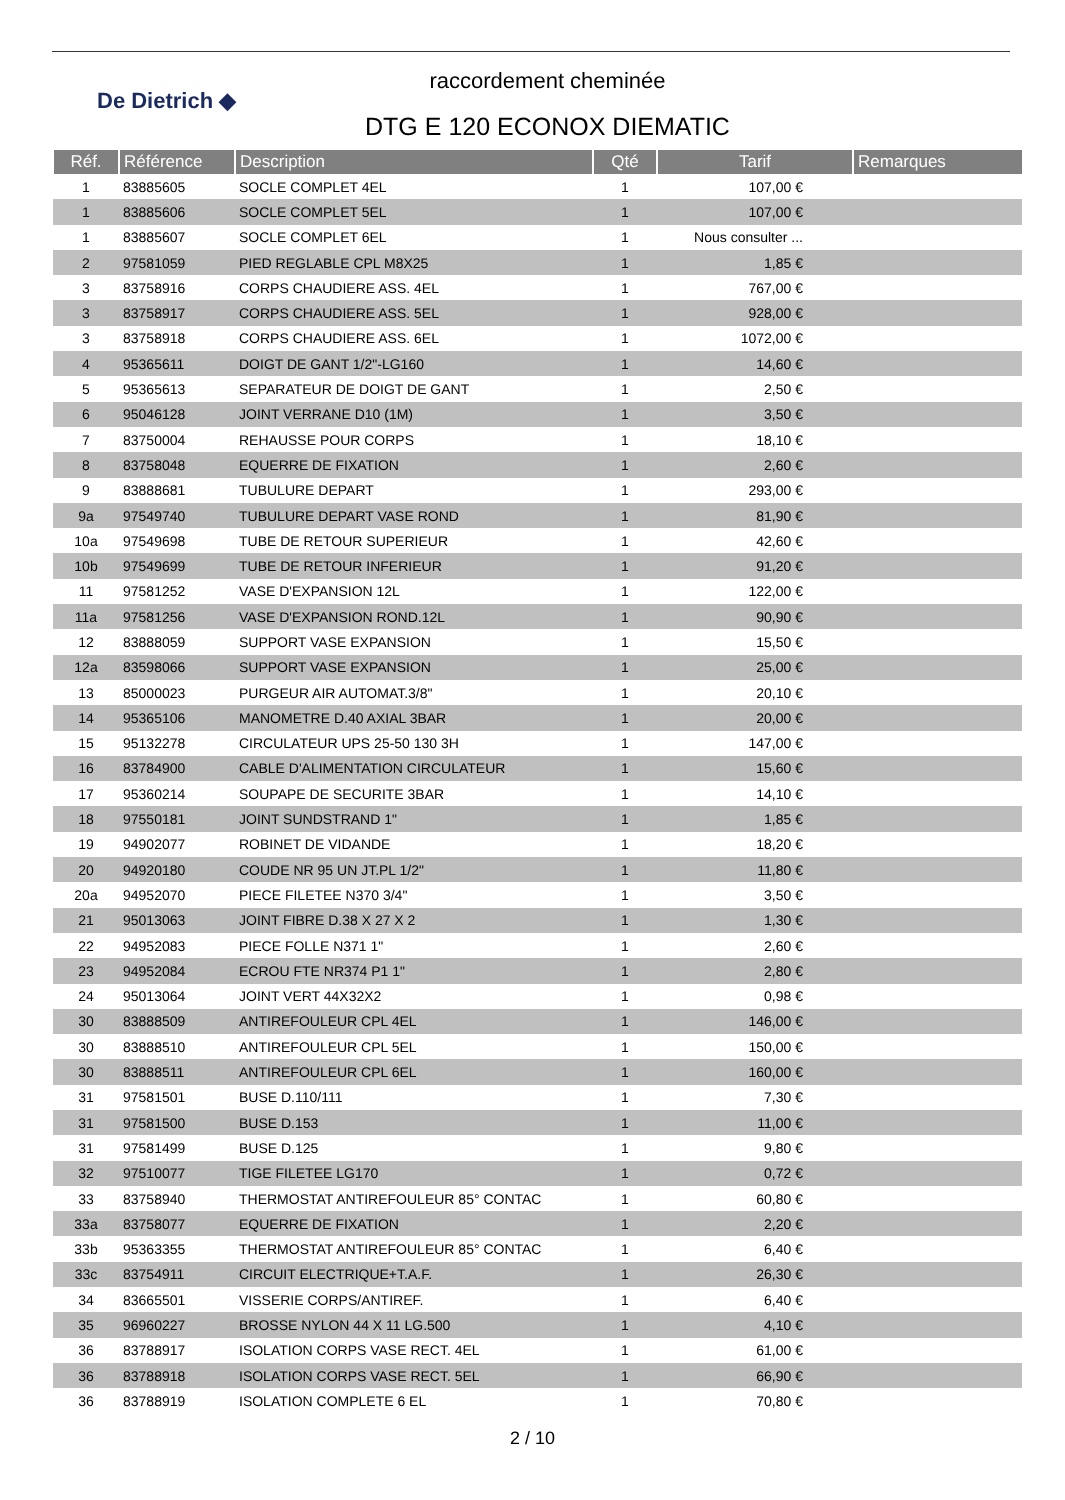De Dietrich ◆
raccordement cheminée
DTG E 120 ECONOX DIEMATIC
| Réf. | Référence | Description | Qté | Tarif | Remarques |
| --- | --- | --- | --- | --- | --- |
| 1 | 83885605 | SOCLE COMPLET 4EL | 1 | 107,00 € | |
| 1 | 83885606 | SOCLE COMPLET 5EL | 1 | 107,00 € | |
| 1 | 83885607 | SOCLE COMPLET 6EL | 1 | Nous consulter ... | |
| 2 | 97581059 | PIED REGLABLE CPL M8X25 | 1 | 1,85 € | |
| 3 | 83758916 | CORPS CHAUDIERE ASS. 4EL | 1 | 767,00 € | |
| 3 | 83758917 | CORPS CHAUDIERE ASS. 5EL | 1 | 928,00 € | |
| 3 | 83758918 | CORPS CHAUDIERE ASS. 6EL | 1 | 1072,00 € | |
| 4 | 95365611 | DOIGT DE GANT 1/2"-LG160 | 1 | 14,60 € | |
| 5 | 95365613 | SEPARATEUR DE DOIGT DE GANT | 1 | 2,50 € | |
| 6 | 95046128 | JOINT VERRANE D10 (1M) | 1 | 3,50 € | |
| 7 | 83750004 | REHAUSSE POUR CORPS | 1 | 18,10 € | |
| 8 | 83758048 | EQUERRE DE FIXATION | 1 | 2,60 € | |
| 9 | 83888681 | TUBULURE DEPART | 1 | 293,00 € | |
| 9a | 97549740 | TUBULURE DEPART VASE ROND | 1 | 81,90 € | |
| 10a | 97549698 | TUBE DE RETOUR SUPERIEUR | 1 | 42,60 € | |
| 10b | 97549699 | TUBE DE RETOUR INFERIEUR | 1 | 91,20 € | |
| 11 | 97581252 | VASE D'EXPANSION 12L | 1 | 122,00 € | |
| 11a | 97581256 | VASE D'EXPANSION ROND.12L | 1 | 90,90 € | |
| 12 | 83888059 | SUPPORT VASE EXPANSION | 1 | 15,50 € | |
| 12a | 83598066 | SUPPORT VASE EXPANSION | 1 | 25,00 € | |
| 13 | 85000023 | PURGEUR AIR AUTOMAT.3/8" | 1 | 20,10 € | |
| 14 | 95365106 | MANOMETRE D.40 AXIAL 3BAR | 1 | 20,00 € | |
| 15 | 95132278 | CIRCULATEUR UPS 25-50 130 3H | 1 | 147,00 € | |
| 16 | 83784900 | CABLE D'ALIMENTATION CIRCULATEUR | 1 | 15,60 € | |
| 17 | 95360214 | SOUPAPE DE SECURITE 3BAR | 1 | 14,10 € | |
| 18 | 97550181 | JOINT SUNDSTRAND 1" | 1 | 1,85 € | |
| 19 | 94902077 | ROBINET DE VIDANDE | 1 | 18,20 € | |
| 20 | 94920180 | COUDE NR 95 UN JT.PL 1/2" | 1 | 11,80 € | |
| 20a | 94952070 | PIECE FILETEE N370 3/4" | 1 | 3,50 € | |
| 21 | 95013063 | JOINT FIBRE D.38 X 27 X 2 | 1 | 1,30 € | |
| 22 | 94952083 | PIECE FOLLE N371 1" | 1 | 2,60 € | |
| 23 | 94952084 | ECROU FTE NR374 P1 1" | 1 | 2,80 € | |
| 24 | 95013064 | JOINT VERT 44X32X2 | 1 | 0,98 € | |
| 30 | 83888509 | ANTIREFOULEUR CPL 4EL | 1 | 146,00 € | |
| 30 | 83888510 | ANTIREFOULEUR CPL 5EL | 1 | 150,00 € | |
| 30 | 83888511 | ANTIREFOULEUR CPL 6EL | 1 | 160,00 € | |
| 31 | 97581501 | BUSE D.110/111 | 1 | 7,30 € | |
| 31 | 97581500 | BUSE D.153 | 1 | 11,00 € | |
| 31 | 97581499 | BUSE D.125 | 1 | 9,80 € | |
| 32 | 97510077 | TIGE FILETEE LG170 | 1 | 0,72 € | |
| 33 | 83758940 | THERMOSTAT ANTIREFOULEUR 85° CONTAC | 1 | 60,80 € | |
| 33a | 83758077 | EQUERRE DE FIXATION | 1 | 2,20 € | |
| 33b | 95363355 | THERMOSTAT ANTIREFOULEUR 85° CONTAC | 1 | 6,40 € | |
| 33c | 83754911 | CIRCUIT ELECTRIQUE+T.A.F. | 1 | 26,30 € | |
| 34 | 83665501 | VISSERIE CORPS/ANTIREF. | 1 | 6,40 € | |
| 35 | 96960227 | BROSSE NYLON 44 X 11 LG.500 | 1 | 4,10 € | |
| 36 | 83788917 | ISOLATION CORPS VASE RECT. 4EL | 1 | 61,00 € | |
| 36 | 83788918 | ISOLATION CORPS VASE RECT. 5EL | 1 | 66,90 € | |
| 36 | 83788919 | ISOLATION COMPLETE 6 EL | 1 | 70,80 € | |
2 / 10